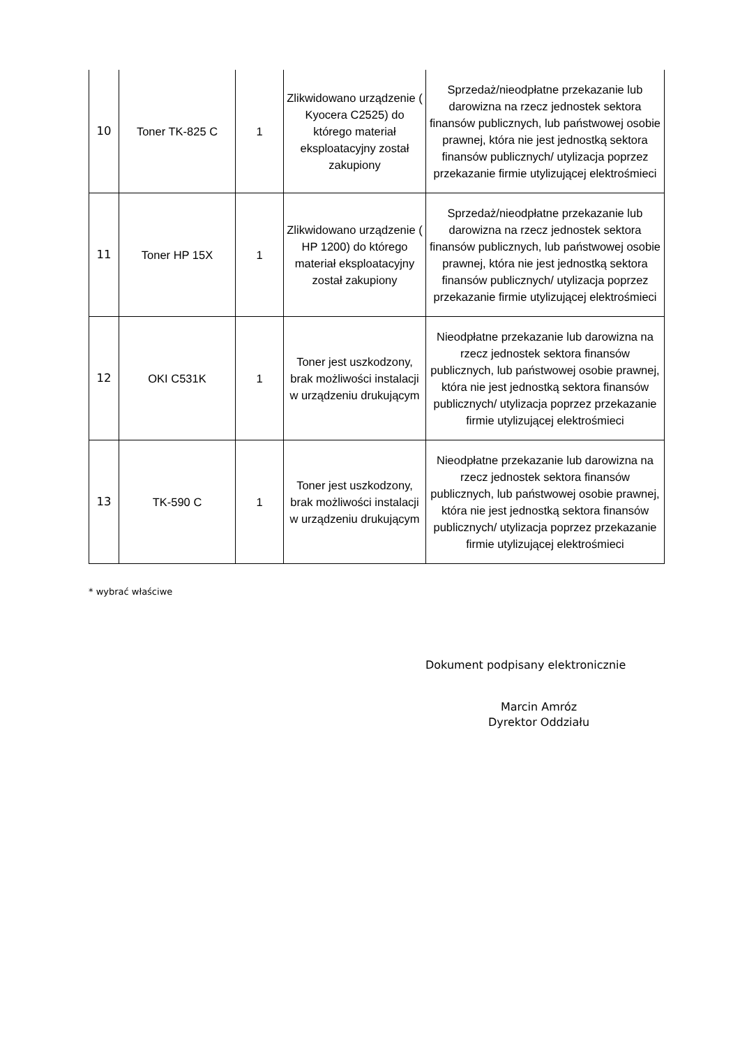| 10 | Toner TK-825 C | 1 | Zlikwidowano urządzenie ( Kyocera C2525) do którego materiał eksploatacyjny został zakupiony | Sprzedaż/nieodpłatne przekazanie lub darowizna na rzecz jednostek sektora finansów publicznych, lub państwowej osobie prawnej, która nie jest jednostką sektora finansów publicznych/ utylizacja poprzez przekazanie firmie utylizującej elektrośmieci |
| 11 | Toner HP 15X | 1 | Zlikwidowano urządzenie ( HP 1200) do którego materiał eksploatacyjny został zakupiony | Sprzedaż/nieodpłatne przekazanie lub darowizna na rzecz jednostek sektora finansów publicznych, lub państwowej osobie prawnej, która nie jest jednostką sektora finansów publicznych/ utylizacja poprzez przekazanie firmie utylizującej elektrośmieci |
| 12 | OKI C531K | 1 | Toner jest uszkodzony, brak możliwości instalacji w urządzeniu drukującym | Nieodpłatne przekazanie lub darowizna na rzecz jednostek sektora finansów publicznych, lub państwowej osobie prawnej, która nie jest jednostką sektora finansów publicznych/ utylizacja poprzez przekazanie firmie utylizującej elektrośmieci |
| 13 | TK-590 C | 1 | Toner jest uszkodzony, brak możliwości instalacji w urządzeniu drukującym | Nieodpłatne przekazanie lub darowizna na rzecz jednostek sektora finansów publicznych, lub państwowej osobie prawnej, która nie jest jednostką sektora finansów publicznych/ utylizacja poprzez przekazanie firmie utylizującej elektrośmieci |
* wybrać właściwe
Dokument podpisany elektronicznie
Marcin Amróz
Dyrektor Oddziału